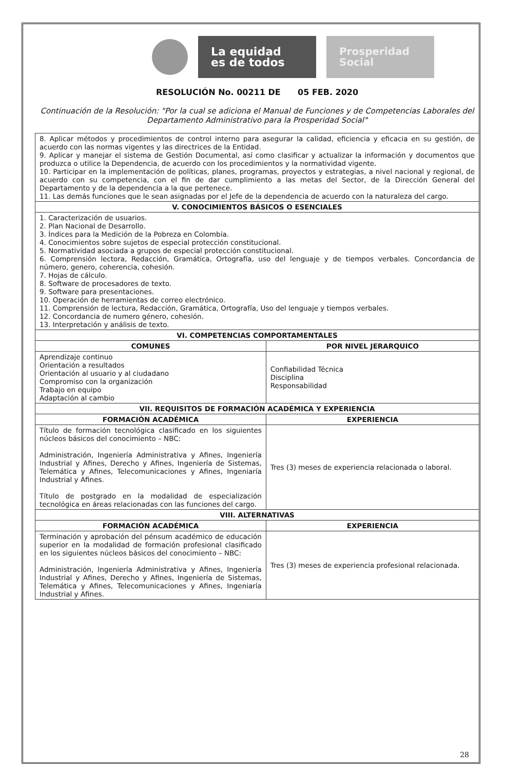La equidad
es de todos
Prosperidad
Social
RESOLUCIÓN No. 00211 DE 05 FEB. 2020
Continuación de la Resolución: "Por la cual se adiciona el Manual de Funciones y de Competencias Laborales del Departamento Administrativo para la Prosperidad Social"
| 8. Aplicar métodos y procedimientos de control interno para asegurar la calidad, eficiencia y eficacia en su gestión, de acuerdo con las normas vigentes y las directrices de la Entidad. 9. Aplicar y manejar el sistema de Gestión Documental, así como clasificar y actualizar la información y documentos que produzca o utilice la Dependencia, de acuerdo con los procedimientos y la normatividad vigente. 10. Participar en la implementación de políticas, planes, programas, proyectos y estrategias, a nivel nacional y regional, de acuerdo con su competencia, con el fin de dar cumplimiento a las metas del Sector, de la Dirección General del Departamento y de la dependencia a la que pertenece. 11. Las demás funciones que le sean asignadas por el Jefe de la dependencia de acuerdo con la naturaleza del cargo. | |
| V. CONOCIMIENTOS BÁSICOS O ESENCIALES | |
| 1. Caracterización de usuarios. 2. Plan Nacional de Desarrollo. 3. Índices para la Medición de la Pobreza en Colombia. 4. Conocimientos sobre sujetos de especial protección constitucional. 5. Normatividad asociada a grupos de especial protección constitucional. 6. Comprensión lectora, Redacción, Gramática, Ortografía, uso del lenguaje y de tiempos verbales. Concordancia de número, genero, coherencia, cohesión. 7. Hojas de cálculo. 8. Software de procesadores de texto. 9. Software para presentaciones. 10. Operación de herramientas de correo electrónico. 11. Comprensión de lectura, Redacción, Gramática, Ortografía, Uso del lenguaje y tiempos verbales. 12. Concordancia de numero género, cohesión. 13. Interpretación y análisis de texto. | |
| VI. COMPETENCIAS COMPORTAMENTALES | |
| COMUNES | POR NIVEL JERARQUICO |
| Aprendizaje continuo Orientación a resultados Orientación al usuario y al ciudadano Compromiso con la organización Trabajo en equipo Adaptación al cambio | Confiabilidad Técnica Disciplina Responsabilidad |
| VII. REQUISITOS DE FORMACIÓN ACADÉMICA Y EXPERIENCIA | |
| FORMACIÓN ACADÉMICA | EXPERIENCIA |
| Título de formación tecnológica clasificado en los siguientes núcleos básicos del conocimiento – NBC: Administración, Ingeniería Administrativa y Afines, Ingeniería Industrial y Afines, Derecho y Afines, Ingeniería de Sistemas, Telemática y Afines, Telecomunicaciones y Afines, Ingeniaría Industrial y Afines. Título de postgrado en la modalidad de especialización tecnológica en áreas relacionadas con las funciones del cargo. | Tres (3) meses de experiencia relacionada o laboral. |
| VIII. ALTERNATIVAS | |
| FORMACIÓN ACADÉMICA | EXPERIENCIA |
| Terminación y aprobación del pénsum académico de educación superior en la modalidad de formación profesional clasificado en los siguientes núcleos básicos del conocimiento – NBC: Administración, Ingeniería Administrativa y Afines, Ingeniería Industrial y Afines, Derecho y Afines, Ingeniería de Sistemas, Telemática y Afines, Telecomunicaciones y Afines, Ingeniaría Industrial y Afines. | Tres (3) meses de experiencia profesional relacionada. |
28